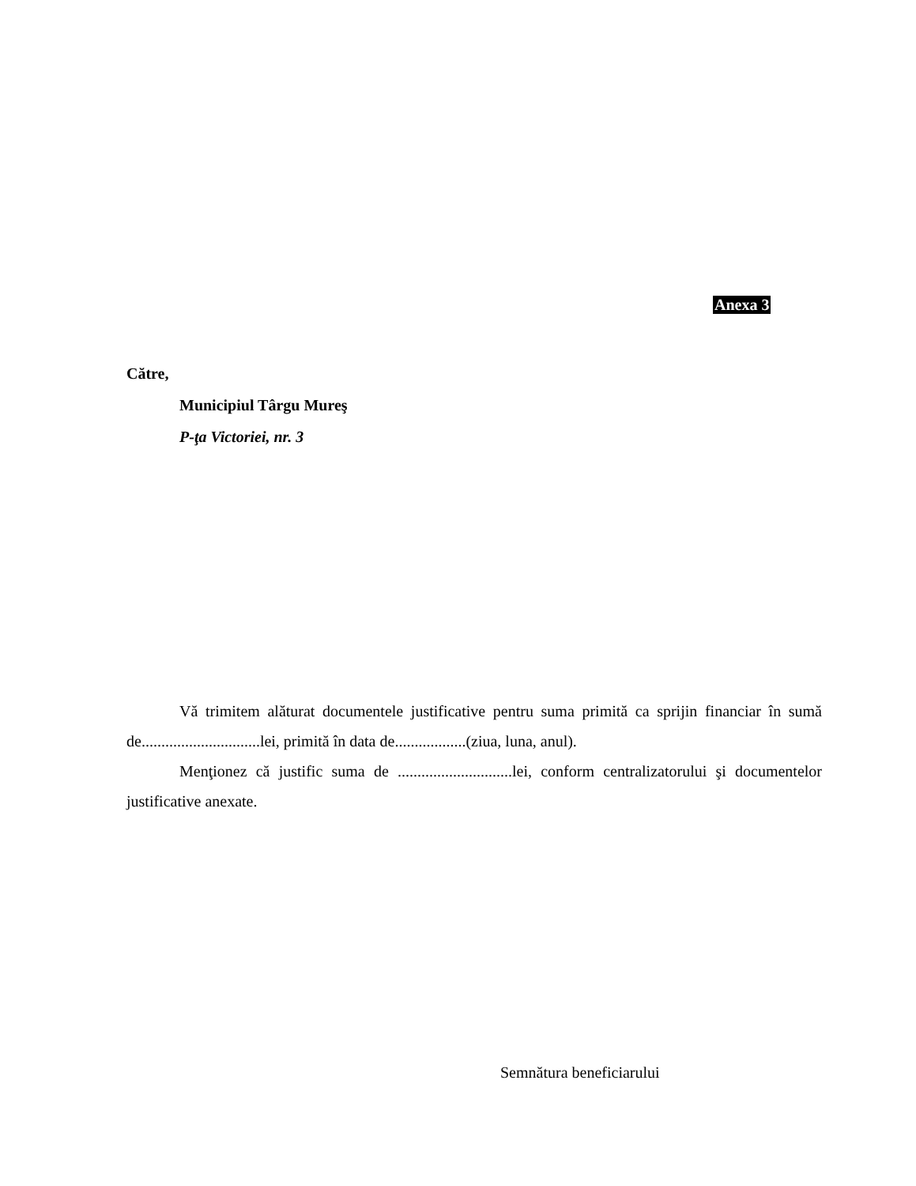Anexa 3
Către,
Municipiul Târgu Mureş
P-ţa Victoriei, nr. 3
Vă trimitem alăturat documentele justificative pentru suma primită ca sprijin financiar în sumă de..............................lei, primită în data de..................(ziua, luna, anul).
Menţionez că justific suma de .............................lei, conform centralizatorului şi documentelor justificative anexate.
Semnătura beneficiarului